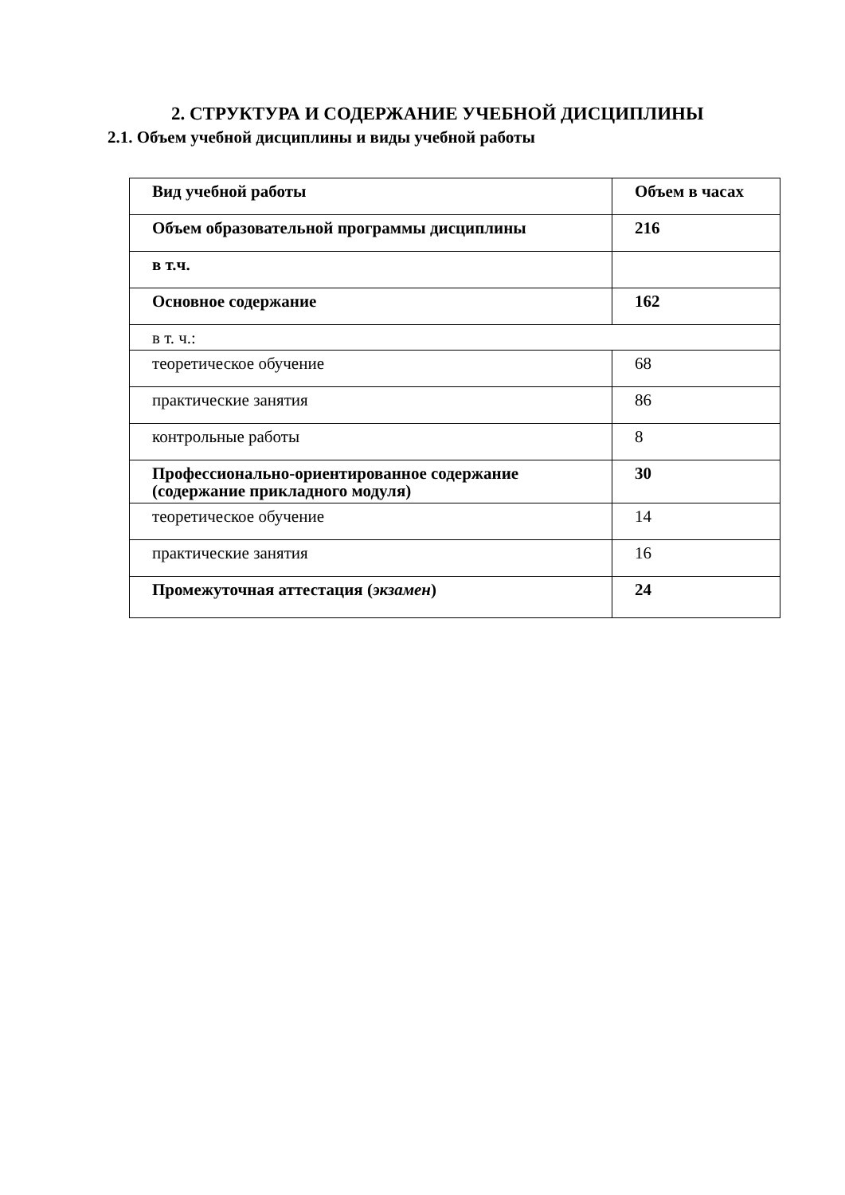2. СТРУКТУРА И СОДЕРЖАНИЕ УЧЕБНОЙ ДИСЦИПЛИНЫ
2.1. Объем учебной дисциплины и виды учебной работы
| Вид учебной работы | Объем в часах |
| --- | --- |
| Объем образовательной программы дисциплины | 216 |
| в т.ч. | |
| Основное содержание | 162 |
| в т. ч.: | |
| теоретическое обучение | 68 |
| практические занятия | 86 |
| контрольные работы | 8 |
| Профессионально-ориентированное содержание (содержание прикладного модуля) | 30 |
| теоретическое обучение | 14 |
| практические занятия | 16 |
| Промежуточная аттестация ( экзамен ) | 24 |